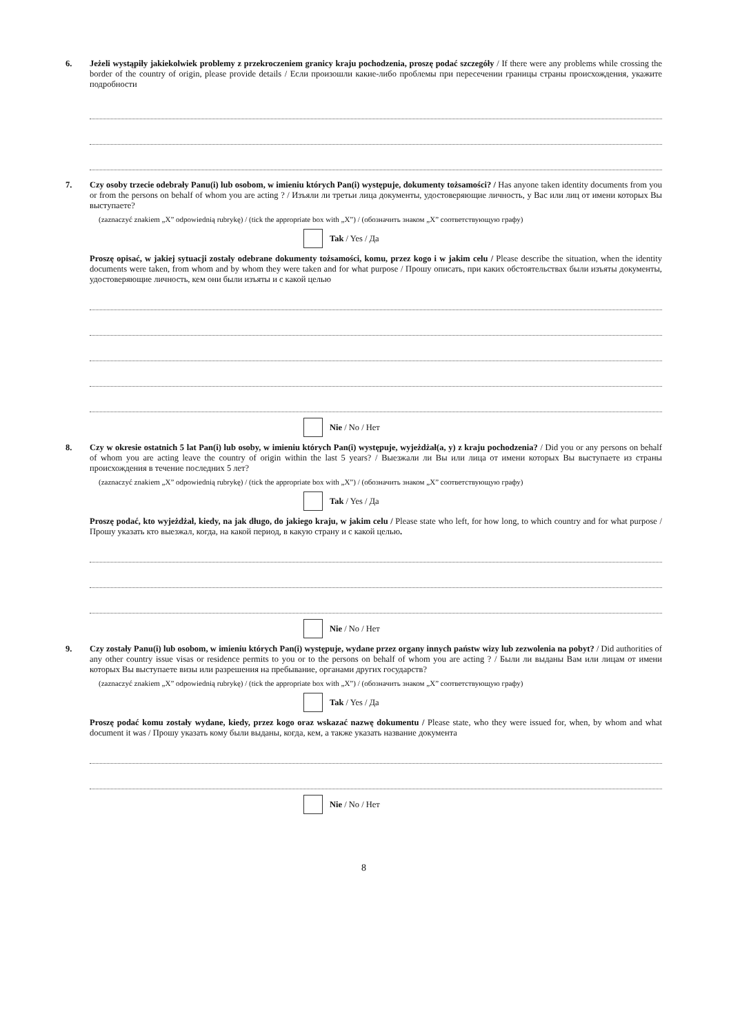6.
Jeżeli wystąpiły jakiekolwiek problemy z przekroczeniem granicy kraju pochodzenia, proszę podać szczegóły / If there were any problems while crossing the border of the country of origin, please provide details / Если произошли какие-либо проблемы при пересечении границы страны происхождения, укажите подробности
7.
Czy osoby trzecie odebrały Panu(i) lub osobom, w imieniu których Pan(i) występuje, dokumenty tożsamości? / Has anyone taken identity documents from you or from the persons on behalf of whom you are acting ? / Изъяли ли третьи лица документы, удостоверяющие личность, у Вас или лиц от имени которых Вы выступаете?
(zaznaczyć znakiem „X” odpowiednią rubrykę) / (tick the appropriate box with „X”) / (обозначить знаком „X” соответствующую графу)
Tak / Yes / Да
Proszę opisać, w jakiej sytuacji zostały odebrane dokumenty tożsamości, komu, przez kogo i w jakim celu / Please describe the situation, when the identity documents were taken, from whom and by whom they were taken and for what purpose / Прошу описать, при каких обстоятельствах были изъяты документы, удостоверяющие личность, кем они были изъяты и с какой целью
Nie / No / Нет
8.
Czy w okresie ostatnich 5 lat Pan(i) lub osoby, w imieniu których Pan(i) występuje, wyjeżdżał(a, y) z kraju pochodzenia? / Did you or any persons on behalf of whom you are acting leave the country of origin within the last 5 years? / Выезжали ли Вы или лица от имени которых Вы выступаете из страны происхождения в течение последних 5 лет?
(zaznaczyć znakiem „X” odpowiednią rubrykę) / (tick the appropriate box with „X”) / (обозначить знаком „X” соответствующую графу)
Tak / Yes / Да
Proszę podać, kto wyjeżdżał, kiedy, na jak długo, do jakiego kraju, w jakim celu / Please state who left, for how long, to which country and for what purpose / Прошу указать кто выезжал, когда, на какой период, в какую страну и с какой целью.
Nie / No / Нет
9.
Czy zostały Panu(i) lub osobom, w imieniu których Pan(i) występuje, wydane przez organy innych państw wizy lub zezwolenia na pobyt? / Did authorities of any other country issue visas or residence permits to you or to the persons on behalf of whom you are acting ? / Были ли выданы Вам или лицам от имени которых Вы выступаете визы или разрешения на пребывание, органами других государств?
(zaznaczyć znakiem „X” odpowiednią rubrykę) / (tick the appropriate box with „X”) / (обозначить знаком „X” соответствующую графу)
Tak / Yes / Да
Proszę podać komu zostały wydane, kiedy, przez kogo oraz wskazać nazwę dokumentu / Please state, who they were issued for, when, by whom and what document it was / Прошу указать кому были выданы, когда, кем, а также указать название документа
Nie / No / Нет
8